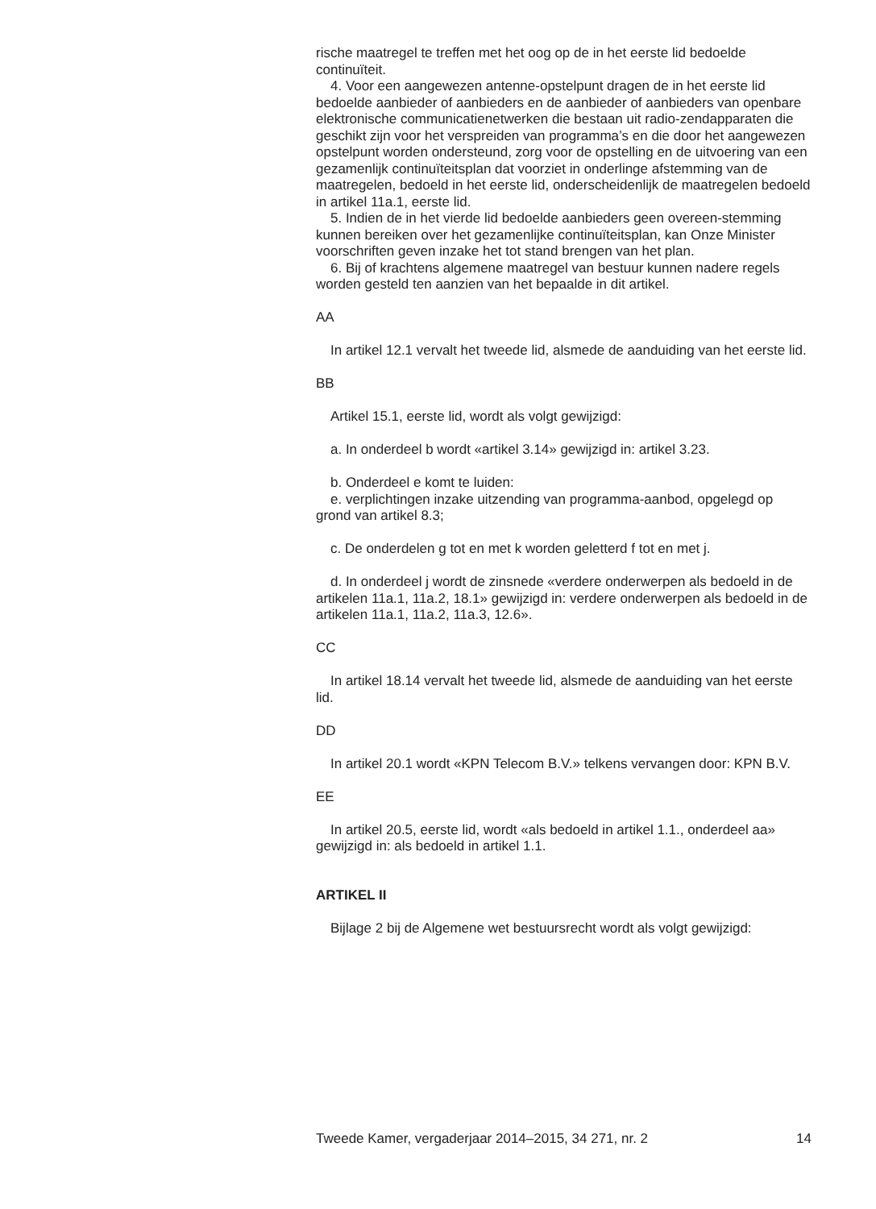rische maatregel te treffen met het oog op de in het eerste lid bedoelde continuïteit.
4. Voor een aangewezen antenne-opstelpunt dragen de in het eerste lid bedoelde aanbieder of aanbieders en de aanbieder of aanbieders van openbare elektronische communicatienetwerken die bestaan uit radio-zendapparaten die geschikt zijn voor het verspreiden van programma’s en die door het aangewezen opstelpunt worden ondersteund, zorg voor de opstelling en de uitvoering van een gezamenlijk continuïteitsplan dat voorziet in onderlinge afstemming van de maatregelen, bedoeld in het eerste lid, onderscheidenlijk de maatregelen bedoeld in artikel 11a.1, eerste lid.
5. Indien de in het vierde lid bedoelde aanbieders geen overeen-stemming kunnen bereiken over het gezamenlijke continuïteitsplan, kan Onze Minister voorschriften geven inzake het tot stand brengen van het plan.
6. Bij of krachtens algemene maatregel van bestuur kunnen nadere regels worden gesteld ten aanzien van het bepaalde in dit artikel.
AA
In artikel 12.1 vervalt het tweede lid, alsmede de aanduiding van het eerste lid.
BB
Artikel 15.1, eerste lid, wordt als volgt gewijzigd:
a. In onderdeel b wordt «artikel 3.14» gewijzigd in: artikel 3.23.
b. Onderdeel e komt te luiden:
e. verplichtingen inzake uitzending van programma-aanbod, opgelegd op grond van artikel 8.3;
c. De onderdelen g tot en met k worden geletterd f tot en met j.
d. In onderdeel j wordt de zinsnede «verdere onderwerpen als bedoeld in de artikelen 11a.1, 11a.2, 18.1» gewijzigd in: verdere onderwerpen als bedoeld in de artikelen 11a.1, 11a.2, 11a.3, 12.6».
CC
In artikel 18.14 vervalt het tweede lid, alsmede de aanduiding van het eerste lid.
DD
In artikel 20.1 wordt «KPN Telecom B.V.» telkens vervangen door: KPN B.V.
EE
In artikel 20.5, eerste lid, wordt «als bedoeld in artikel 1.1., onderdeel aa» gewijzigd in: als bedoeld in artikel 1.1.
ARTIKEL II
Bijlage 2 bij de Algemene wet bestuursrecht wordt als volgt gewijzigd:
Tweede Kamer, vergaderjaar 2014–2015, 34 271, nr. 2 14